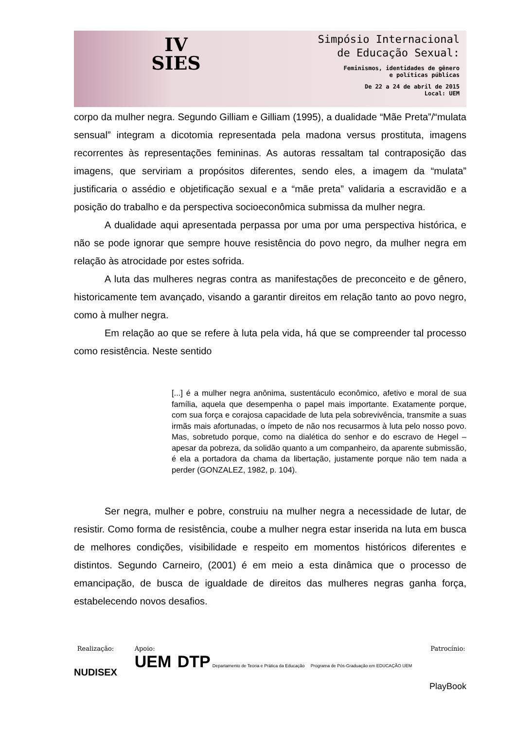IV
SIES
Simpósio Internacional
de Educação Sexual:
Feminismos, identidades de gênero
e políticas públicas
De 22 a 24 de abril de 2015
Local: UEM
corpo da mulher negra. Segundo Gilliam e Gilliam (1995), a dualidade “Mãe Preta”/“mulata sensual” integram a dicotomia representada pela madona versus prostituta, imagens recorrentes às representações femininas. As autoras ressaltam tal contraposição das imagens, que serviriam a propósitos diferentes, sendo eles, a imagem da “mulata” justificaria o assédio e objetificação sexual e a “mãe preta” validaria a escravidão e a posição do trabalho e da perspectiva socioeconômica submissa da mulher negra.
A dualidade aqui apresentada perpassa por uma por uma perspectiva histórica, e não se pode ignorar que sempre houve resistência do povo negro, da mulher negra em relação às atrocidade por estes sofrida.
A luta das mulheres negras contra as manifestações de preconceito e de gênero, historicamente tem avançado, visando a garantir direitos em relação tanto ao povo negro, como à mulher negra.
Em relação ao que se refere à luta pela vida, há que se compreender tal processo como resistência. Neste sentido
[...] é a mulher negra anônima, sustentáculo econômico, afetivo e moral de sua família, aquela que desempenha o papel mais importante. Exatamente porque, com sua força e corajosa capacidade de luta pela sobrevivência, transmite a suas irmãs mais afortunadas, o ímpeto de não nos recusarmos à luta pelo nosso povo. Mas, sobretudo porque, como na dialética do senhor e do escravo de Hegel – apesar da pobreza, da solidão quanto a um companheiro, da aparente submissão, é ela a portadora da chama da libertação, justamente porque não tem nada a perder (GONZALEZ, 1982, p. 104).
Ser negra, mulher e pobre, construiu na mulher negra a necessidade de lutar, de resistir. Como forma de resistência, coube a mulher negra estar inserida na luta em busca de melhores condições, visibilidade e respeito em momentos históricos diferentes e distintos. Segundo Carneiro, (2001) é em meio a esta dinâmica que o processo de emancipação, de busca de igualdade de direitos das mulheres negras ganha força, estabelecendo novos desafios.
Realização:
NUDISEX
Apoio:
UEM DTP Departamento de Teoria e Prática da Educação Programa de Pós-Graduação em EDUCAÇÃO UEM
Patrocínio:
PlayBook